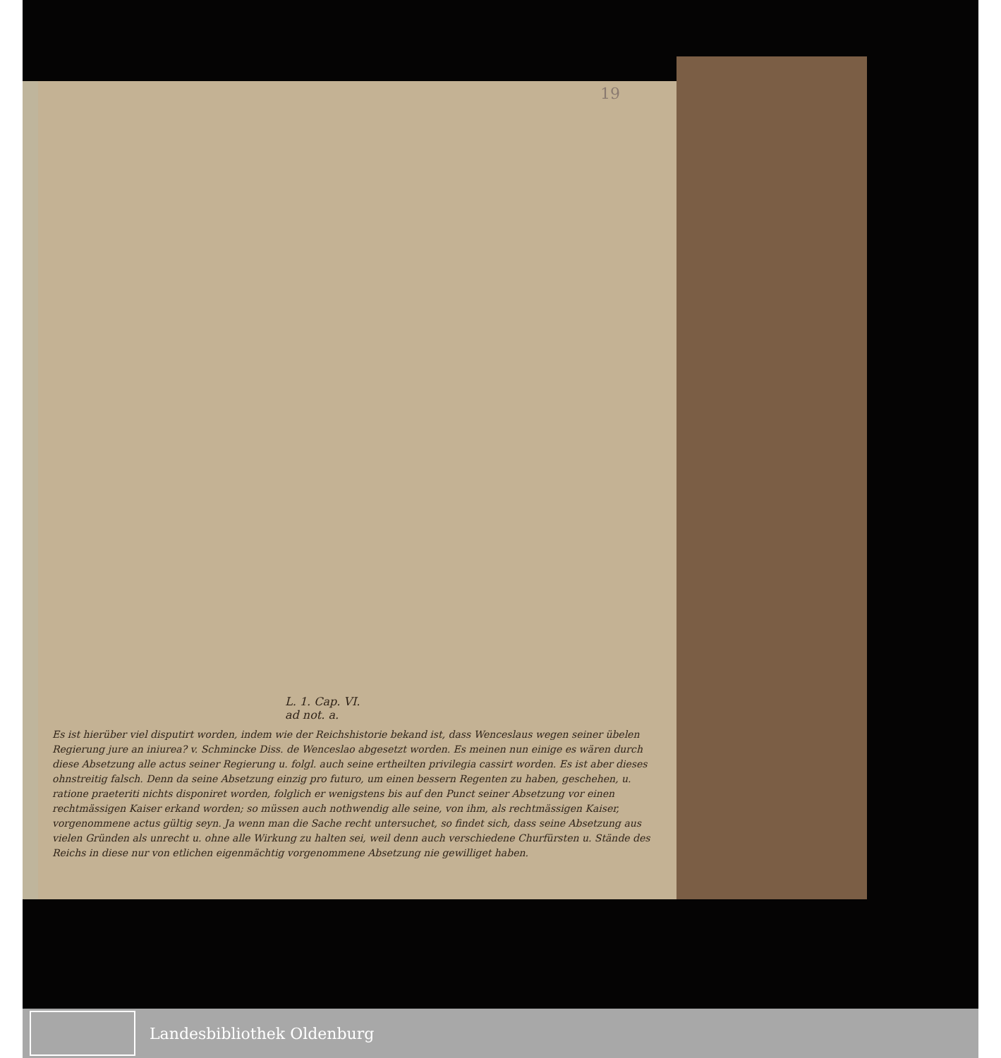19
L. 1. Cap. VI.
ad not. a.
Es ist hierüber viel disputirt worden, indem wie der Reichshistorie bekand ist, dass Wenceslaus wegen seiner übelen Regierung jure an iniurea? v. Schmincke Diss. de Wenceslao abgesetzt worden. Es meinen nun einige es wären durch diese Absetzung alle actus seiner Regierung u. folgl. auch seine ertheilten privilegia cassirt worden. Es ist aber dieses ohnstreitig falsch. Denn da seine Absetzung einzig pro futuro, um einen bessern Regenten zu haben, geschehen, u. ratione praeteriti nichts disponiret worden, folglich er wenigstens bis auf den Punct seiner Absetzung vor einen rechtmässigen Kaiser erkand worden; so müssen auch nothwendig alle seine, von ihm, als rechtmässigen Kaiser, vorgenommene actus gültig seyn. Ja wenn man die Sache recht untersuchet, so findet sich, dass seine Absetzung aus vielen Gründen als unrecht u. ohne alle Wirkung zu halten sei, weil denn auch verschiedene Churfürsten u. Stände des Reichs in diese nur von etlichen eigenmächtig vorgenommene Absetzung nie gewilliget haben.
Landesbibliothek Oldenburg